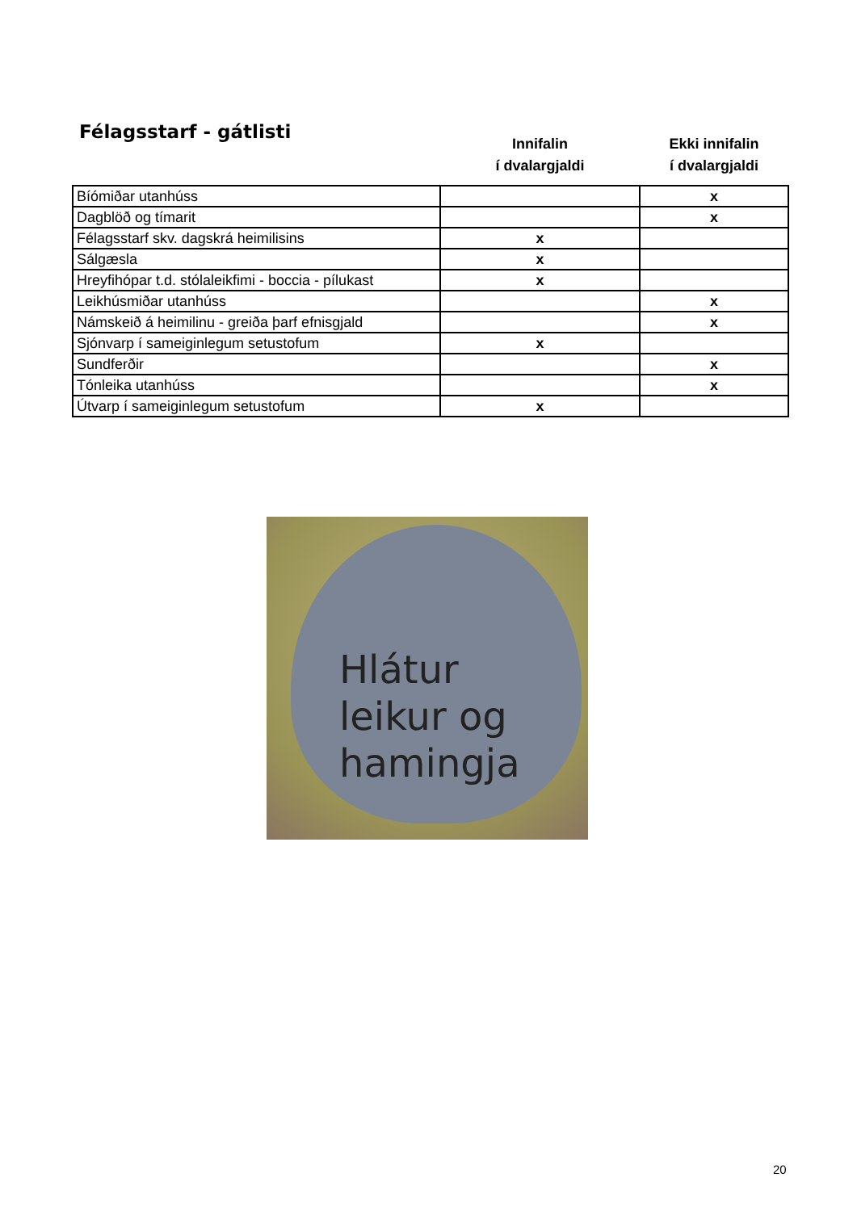Félagsstarf - gátlisti
| | Innifalin í dvalargjaldi | Ekki innifalin í dvalargjaldi |
| --- | --- | --- |
| Bíómiðar utanhúss | | x |
| Dagblöð og tímarit | | x |
| Félagsstarf skv. dagskrá heimilisins | x | |
| Sálgæsla | x | |
| Hreyfihópar t.d. stólaleikfimi - boccia - pílukast | x | |
| Leikhúsmiðar utanhúss | | x |
| Námskeið á heimilinu - greiða þarf efnisgjald | | x |
| Sjónvarp í sameiginlegum setustofum | x | |
| Sundferðir | | x |
| Tónleika utanhúss | | x |
| Útvarp í sameiginlegum setustofum | x | |
Hlátur
leikur og
hamingja
20